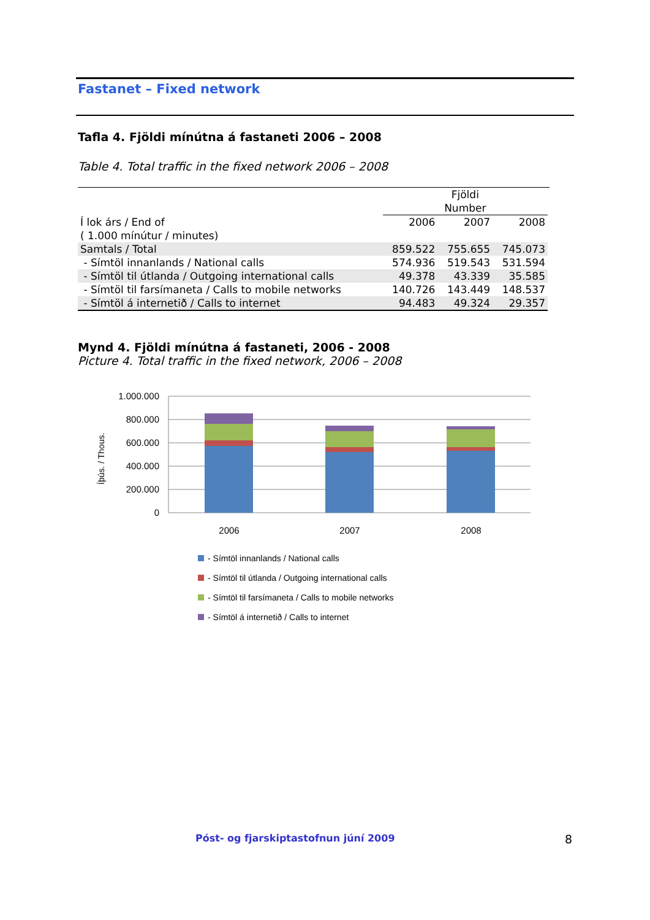Fastanet – Fixed network
Tafla 4. Fjöldi mínútna á fastaneti 2006 – 2008
Table 4. Total traffic in the fixed network 2006 – 2008
| | Fjöldi Number | | |
| Í lok árs / End of ( 1.000 mínútur / minutes) | 2006 | 2007 | 2008 |
| Samtals / Total | 859.522 | 755.655 | 745.073 |
| - Símtöl innanlands / National calls | 574.936 | 519.543 | 531.594 |
| - Símtöl til útlanda / Outgoing international calls | 49.378 | 43.339 | 35.585 |
| - Símtöl til farsímaneta / Calls to mobile networks | 140.726 | 143.449 | 148.537 |
| - Símtöl á internetið / Calls to internet | 94.483 | 49.324 | 29.357 |
Mynd 4. Fjöldi mínútna á fastaneti, 2006 - 2008
Picture 4. Total traffic in the fixed network, 2006 – 2008
1.000.000
800.000
600.000
400.000
200.000
0
Íþús. / Thous.
2006
2007
2008
- Símtöl innanlands / National calls
- Símtöl til útlanda / Outgoing international calls
- Símtöl til farsímaneta / Calls to mobile networks
- Símtöl á internetið / Calls to internet
Póst- og fjarskiptastofnun júní 2009
8